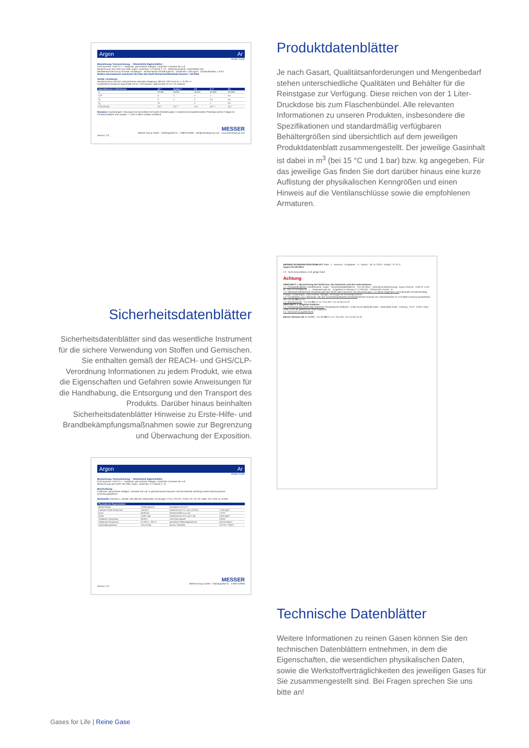Argon Ar
REINE GASE
Bezeichnung / Kennzeichnung — Wesentliche Eigenschaften
CAS-Nummer 7440-37-1 · Farbloses, geruchloses Edelgas, verdichtet, schwerer als Luft
Bezeichnung nach ADR UN 1006, Argon, verdichtet, 2.2 Klasse 2, 1A · Gefahrensymbole: verdichtetes Gas
Behälterkennzeichnung Schulter: dunkelgrün · Molare Masse 39,948 kg/kmol · Gasdichte 1,784 kg/m³ · Dichteverhältnis 1,3797
Weitere Informationen entnehmen Sie bitte dem Stoff-/Sicherheitsdatenblatt Nummer *-AR-003A
Ventile / Armaturen
Ventilanschluss 200 bar: entsprechend nationaler Regelung; 300 bar: ISO 5145 Nr. 1; W 30 x 2
Empfohlene Armaturen Spectrolab FM 51 / FM 52exact; Spectrocem FE 51 / FE 52exact
| Spezifikationen / Lieferformen | 4.8 * | Spektro * | 5.0 | 5.7 * | 6.0 |
| --- | --- | --- | --- | --- | --- |
| Ar | 99,998 | 99,998 | 99,999 | 99,9997 | 99,9999 |
| H<sub>2</sub>O | 4 | 2 | 3 | 1 | 0,5 |
| O<sub>2</sub> | 3 | 2 | 2 | 0,5 | 0,5 |
| N<sub>2</sub> | 10 | - | 5 | 1 | 0,5 |
| F 50 200 bar | 10,7 | 10,7 * | 10,7 | 10,7 * | 10,7 |
Hinweise Anwendungen: Schutzgas bei besonderen Schweiß-Anforderungen; Funkenerosionsspektrometrie; Plasmaprozesse; Füllgas für Fensterscheiben und Lampen. *: nicht in allen Ländern erhältlich
MESSER
Messer Group GmbH · Gahlingspfad 31 · 47803 Krefeld · info@messergroup.com · www.messergroup.com
Version: 2.0
Produktdatenblätter
Je nach Gasart, Qualitätsanforderungen und Mengenbedarf stehen unterschiedliche Qualitäten und Behälter für die Reinstgase zur Verfügung. Diese reichen von der 1 Liter-Druckdose bis zum Flaschenbündel. Alle relevanten Informationen zu unseren Produkten, insbesondere die Spezifikationen und standardmäßig verfügbaren Behältergrößen sind übersichtlich auf dem jeweiligen Produktdatenblatt zusammengestellt. Der jeweilige Gasinhalt ist dabei in m<sup>3</sup> (bei 15 °C und 1 bar) bzw. kg angegeben. Für das jeweilige Gas finden Sie dort darüber hinaus eine kurze Auflistung der physikalischen Kenngrößen und einen Hinweis auf die Ventilanschlüsse sowie die empfohlenen Armaturen.
Sicherheitsdatenblätter
Sicherheitsdatenblätter sind das wesentliche Instrument für die sichere Verwendung von Stoffen und Gemischen. Sie enthalten gemäß der REACH- und GHS/CLP-Verordnung Informationen zu jedem Produkt, wie etwa die Eigenschaften und Gefahren sowie Anweisungen für die Handhabung, die Entsorgung und den Transport des Produkts. Darüber hinaus beinhalten Sicherheitsdatenblätter Hinweise zu Erste-Hilfe- und Brandbekämpfungsmaßnahmen sowie zur Begrenzung und Überwachung der Exposition.
MESSER SICHERHEITSDATENBLATT Seite : 1 · Revision - Ausgabenr. : 0 · Datum : 16 / 5 / 2013 · Ersetzt : 0 / 0 / 0
Argon CH-AR-001A
2.2 : Nicht entzündbare, nicht giftige Gase
Achtung
ABSCHNITT 1. Bezeichnung des Stoffs bzw. des Gemischs und des Unternehmens
1.1. Produktidentifikator Handelsname : Argon · Sicherheitsdatenblatt-Nr. : CH-AR-001A · Chemische Bezeichnung : Argon CAS-Nr. :7440-37-1 EG-Nr. :231-147-0 Index-Nr. :--- · Registrierungs-Nr. : Aufgeführt in Anhang IV / V REACH · Chemische Formel : Ar
1.2. Relevante identifizierte Verwendungen des Stoffs oder Gemischs und Verwendungen, von denen abgeraten wird Industriell und berufsmäßig. Prüfgas / Kalibriergas. Laborzwecke. Spülgas. Schutzgas für Schweißprozesse.
1.3. Einzelheiten zum Lieferanten, der das Sicherheitsdatenblatt bereitstellt Messer Schweiz AG, Seonerstrasse 75, CH-5600 Lenzburg Switzerland, Tel. +41 62 886 41 41
1.4. Notrufnummer : +41 62 886 41 41 / Tox-Info: +41 44 251 51 51
ABSCHNITT 2. Mögliche Gefahren
2.1. Einstufung des Stoffs oder Gemischs Physikalische Gefahren : Unter Druck stehende Gase - verdichtete Gase - Achtung - (CLP : Press. Gas) - H280. Nicht als gefährlicher Stoff eingestuft.
2.2. Kennzeichnungselemente
Messer Schweiz AG Im Notfall : +41 62 886 41 41 / Tox-Info: +41 44 251 51 51
Argon Ar
REINE GASE
Bezeichnung / Kennzeichnung — Wesentliche Eigenschaften
CAS-Nummer 7440-37-1 · Farbloses, geruchloses Edelgas, verdichtet, schwerer als Luft
Bezeichnung nach ADR UN 1006, Argon, verdichtet, 2.2 Klasse 2, 1A
Beschreibung
Farbloses, geruchloses Edelgas, schwerer als Luft. In geschlossenen Räumen wird die Atemluft verdrängt, keine Warnsymptome (Erstickungsgefahr!).
Werkstoffe Flaschen u. Ventile: alle üblichen Werkstoffe; Dichtungen: PTFE, PCTFE, PVDF, PA, PP, IIR, NBR, CR, FKM, Q, EPDM
| Physikalische Eigenschaften | | | |
| --- | --- | --- | --- |
| Molare Masse | 39,948 kg/kmol | Dampfdruck bei 20°C | |
| Kritischer Punkt Temperatur | 150,86 K | Gasdichte bei 0°C und 1,013 bar | 1,784 kg/m³ |
| Druck | 48,98 bar | Dichteverhältnis zu Luft | 1,3797 |
| Dichte | 0,5357 kg/l | Gasdichte bei 15°C und 1 bar | 1,669 kg/m³ |
| Tripelpunkt Temperatur | 83,80 K | Umrechnungszahl | 0,8352 |
| Siedepunkt Temperatur | 87,280 K; -186 °C | spezifische Wärmekapazität cp | 0,5216 kJ/kg K |
| Verdampfungswärme | 161,3 kJ/kg | dynam. Viskosität | 22,8*10⁻⁶ Ns/m² |
MESSER
Messer Group GmbH · Gahlingspfad 31 · 47803 Krefeld
Version: 2.0
Technische Datenblätter
Weitere Informationen zu reinen Gasen können Sie den technischen Datenblättern entnehmen, in dem die Eigenschaften, die wesentlichen physikalischen Daten, sowie die Werkstoffverträglichkeiten des jeweiligen Gases für Sie zusammengestellt sind. Bei Fragen sprechen Sie uns bitte an!
Gases for Life | Reine Gase